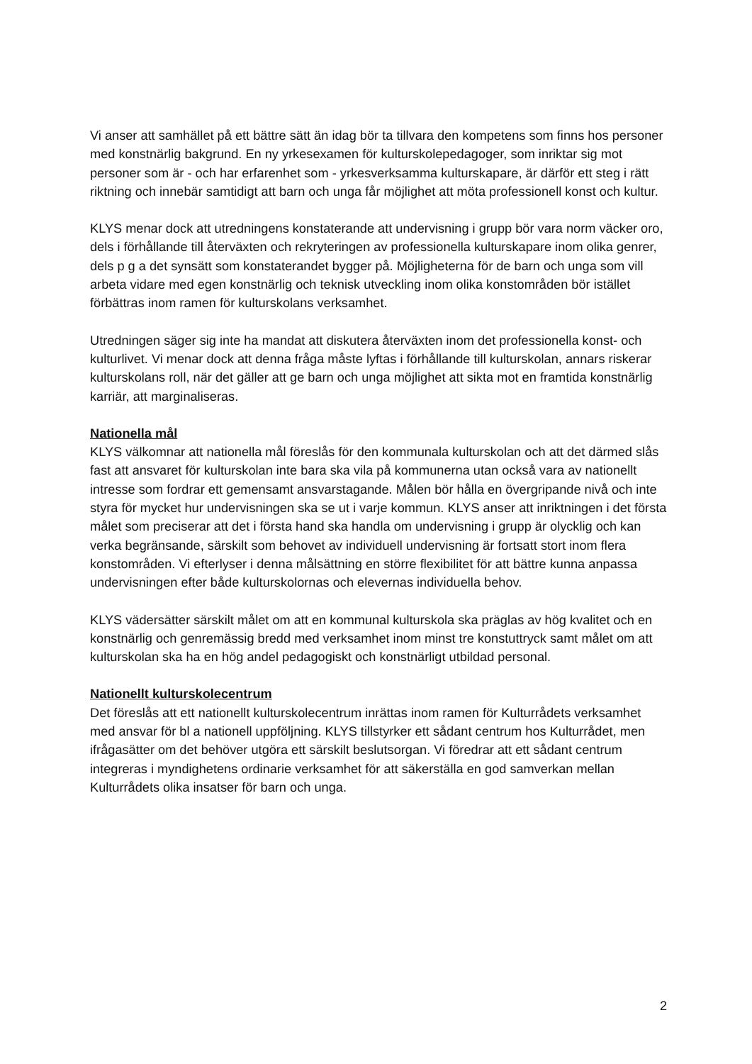Vi anser att samhället på ett bättre sätt än idag bör ta tillvara den kompetens som finns hos personer med konstnärlig bakgrund. En ny yrkesexamen för kulturskolepedagoger, som inriktar sig mot personer som är - och har erfarenhet som - yrkesverksamma kulturskapare, är därför ett steg i rätt riktning och innebär samtidigt att barn och unga får möjlighet att möta professionell konst och kultur.
KLYS menar dock att utredningens konstaterande att undervisning i grupp bör vara norm väcker oro, dels i förhållande till återväxten och rekryteringen av professionella kulturskapare inom olika genrer, dels p g a det synsätt som konstaterandet bygger på. Möjligheterna för de barn och unga som vill arbeta vidare med egen konstnärlig och teknisk utveckling inom olika konstområden bör istället förbättras inom ramen för kulturskolans verksamhet.
Utredningen säger sig inte ha mandat att diskutera återväxten inom det professionella konst- och kulturlivet. Vi menar dock att denna fråga måste lyftas i förhållande till kulturskolan, annars riskerar kulturskolans roll, när det gäller att ge barn och unga möjlighet att sikta mot en framtida konstnärlig karriär, att marginaliseras.
Nationella mål
KLYS välkomnar att nationella mål föreslås för den kommunala kulturskolan och att det därmed slås fast att ansvaret för kulturskolan inte bara ska vila på kommunerna utan också vara av nationellt intresse som fordrar ett gemensamt ansvarstagande. Målen bör hålla en övergripande nivå och inte styra för mycket hur undervisningen ska se ut i varje kommun. KLYS anser att inriktningen i det första målet som preciserar att det i första hand ska handla om undervisning i grupp är olycklig och kan verka begränsande, särskilt som behovet av individuell undervisning är fortsatt stort inom flera konstområden. Vi efterlyser i denna målsättning en större flexibilitet för att bättre kunna anpassa undervisningen efter både kulturskolornas och elevernas individuella behov.
KLYS vädersätter särskilt målet om att en kommunal kulturskola ska präglas av hög kvalitet och en konstnärlig och genremässig bredd med verksamhet inom minst tre konstuttryck samt målet om att kulturskolan ska ha en hög andel pedagogiskt och konstnärligt utbildad personal.
Nationellt kulturskolecentrum
Det föreslås att ett nationellt kulturskolecentrum inrättas inom ramen för Kulturrådets verksamhet med ansvar för bl a nationell uppföljning. KLYS tillstyrker ett sådant centrum hos Kulturrådet, men ifrågasätter om det behöver utgöra ett särskilt beslutsorgan. Vi föredrar att ett sådant centrum integreras i myndighetens ordinarie verksamhet för att säkerställa en god samverkan mellan Kulturrådets olika insatser för barn och unga.
2